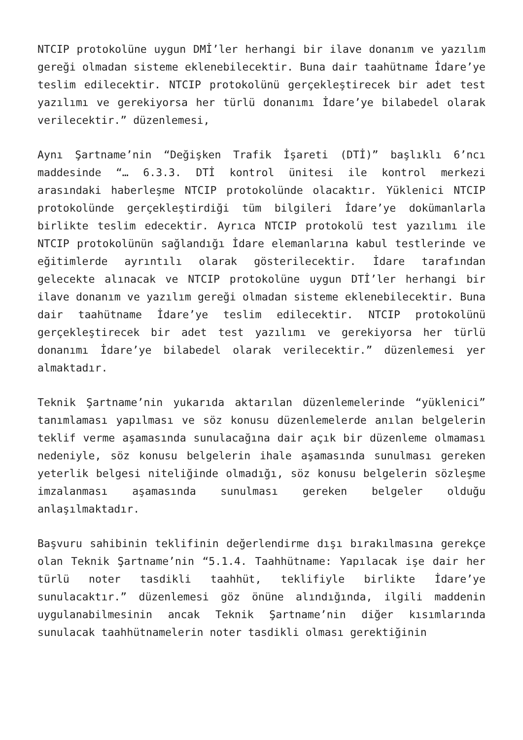NTCIP protokolüne uygun DMİ’ler herhangi bir ilave donanım ve yazılım gereği olmadan sisteme eklenebilecektir. Buna dair taahütname İdare’ye teslim edilecektir. NTCIP protokolünü gerçekleştirecek bir adet test yazılımı ve gerekiyorsa her türlü donanımı İdare’ye bilabedel olarak verilecektir.” düzenlemesi,
Aynı Şartname’nin “Değişken Trafik İşareti (DTİ)” başlıklı 6’ncı maddesinde “… 6.3.3. DTİ kontrol ünitesi ile kontrol merkezi arasındaki haberleşme NTCIP protokolünde olacaktır. Yüklenici NTCIP protokolünde gerçekleştirdiği tüm bilgileri İdare’ye dokümanlarla birlikte teslim edecektir. Ayrıca NTCIP protokolü test yazılımı ile NTCIP protokolünün sağlandığı İdare elemanlarına kabul testlerinde ve eğitimlerde ayrıntılı olarak gösterilecektir. İdare tarafından gelecekte alınacak ve NTCIP protokolüne uygun DTİ’ler herhangi bir ilave donanım ve yazılım gereği olmadan sisteme eklenebilecektir. Buna dair taahütname İdare’ye teslim edilecektir. NTCIP protokolünü gerçekleştirecek bir adet test yazılımı ve gerekiyorsa her türlü donanımı İdare’ye bilabedel olarak verilecektir.” düzenlemesi yer almaktadır.
Teknik Şartname’nin yukarıda aktarılan düzenlemelerinde “yüklenici” tanımlaması yapılması ve söz konusu düzenlemelerde anılan belgelerin teklif verme aşamasında sunulacağına dair açık bir düzenleme olmaması nedeniyle, söz konusu belgelerin ihale aşamasında sunulması gereken yeterlik belgesi niteliğinde olmadığı, söz konusu belgelerin sözleşme imzalanması aşamasında sunulması gereken belgeler olduğu anlaşılmaktadır.
Başvuru sahibinin teklifinin değerlendirme dışı bırakılmasına gerekçe olan Teknik Şartname’nin “5.1.4. Taahhütname: Yapılacak işe dair her türlü noter tasdikli taahhüt, teklifiyle birlikte İdare’ye sunulacaktır.” düzenlemesi göz önüne alındığında, ilgili maddenin uygulanabilmesinin ancak Teknik Şartname’nin diğer kısımlarında sunulacak taahhütnamelerin noter tasdikli olması gerektiğinin